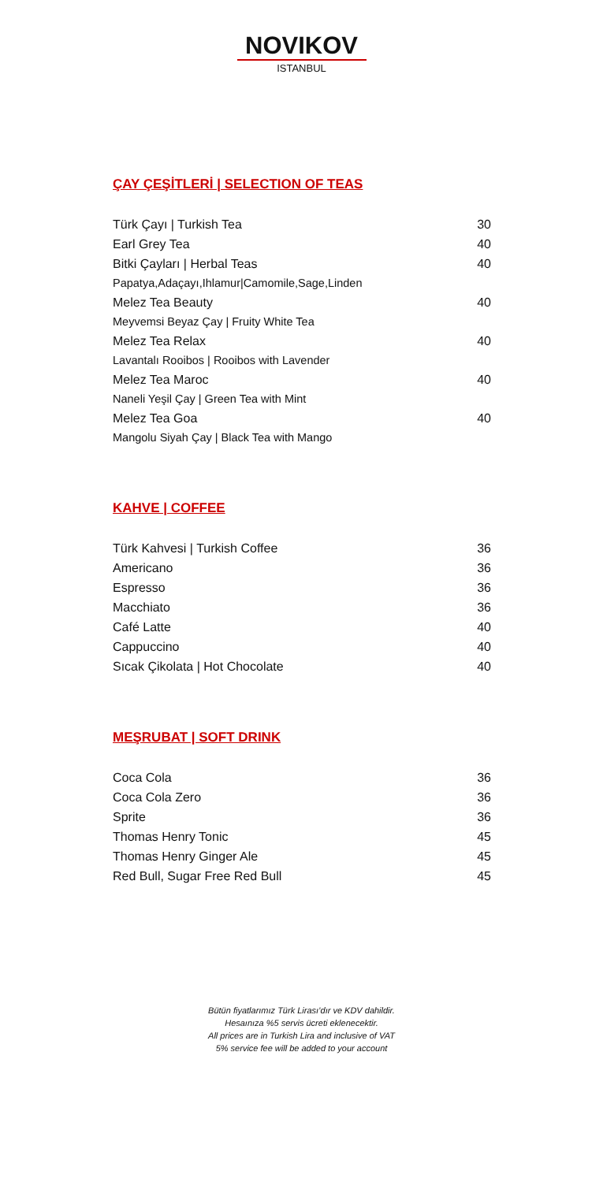NOVIKOV
ISTANBUL
ÇAY ÇEŞİTLERİ | SELECTION OF TEAS
| Türk Çayı / Turkish Tea | 30 |
| Earl Grey Tea | 40 |
| Bitki Çayları / Herbal Teas | 40 |
| Papatya,Adaçayı,Ihlamur/Camomile,Sage,Linden | |
| Melez Tea Beauty | 40 |
| Meyvemsi Beyaz Çay / Fruity White Tea | |
| Melez Tea Relax | 40 |
| Lavantalı Rooibos / Rooibos with Lavender | |
| Melez Tea Maroc | 40 |
| Naneli Yeşil Çay / Green Tea with Mint | |
| Melez Tea Goa | 40 |
| Mangolu Siyah Çay / Black Tea with Mango | |
KAHVE | COFFEE
| Türk Kahvesi / Turkish Coffee | 36 |
| Americano | 36 |
| Espresso | 36 |
| Macchiato | 36 |
| Café Latte | 40 |
| Cappuccino | 40 |
| Sıcak Çikolata / Hot Chocolate | 40 |
MEŞRUBAT | SOFT DRINK
| Coca Cola | 36 |
| Coca Cola Zero | 36 |
| Sprite | 36 |
| Thomas Henry Tonic | 45 |
| Thomas Henry Ginger Ale | 45 |
| Red Bull, Sugar Free Red Bull | 45 |
Bütün fiyatlarımız Türk Lirası’dır ve KDV dahildir.
Hesaınıza %5 servis ücreti eklenecektir.
All prices are in Turkish Lira and inclusive of VAT
5% service fee will be added to your account